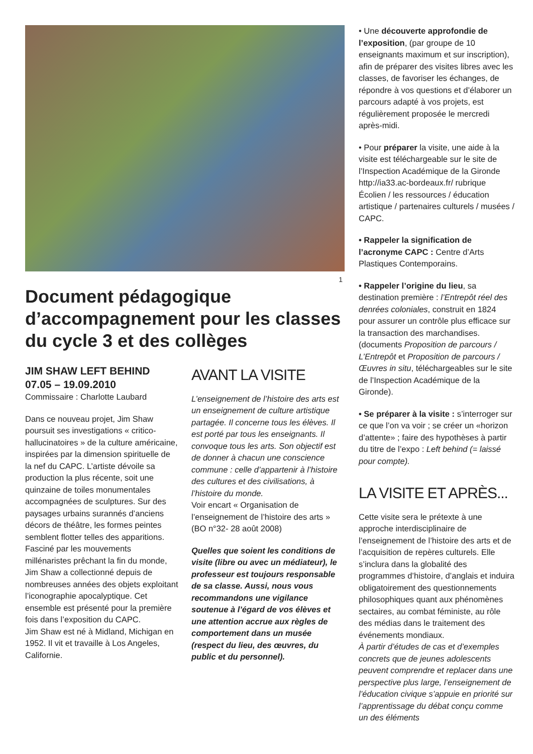1
Document pédagogique d’accompagnement pour les classes du cycle 3 et des collèges
JIM SHAW LEFT BEHIND
07.05 – 19.09.2010
Commissaire : Charlotte Laubard
Dans ce nouveau projet, Jim Shaw poursuit ses investigations « critico-hallucinatoires » de la culture américaine, inspirées par la dimension spirituelle de la nef du CAPC. L’artiste dévoile sa production la plus récente, soit une quinzaine de toiles monumentales accompagnées de sculptures. Sur des paysages urbains surannés d’anciens décors de théâtre, les formes peintes semblent flotter telles des apparitions. Fasciné par les mouvements millénaristes prêchant la fin du monde, Jim Shaw a collectionné depuis de nombreuses années des objets exploitant l’iconographie apocalyptique. Cet ensemble est présenté pour la première fois dans l’exposition du CAPC.
Jim Shaw est né à Midland, Michigan en 1952. Il vit et travaille à Los Angeles, Californie.
AVANT LA VISITE
L’enseignement de l’histoire des arts est un enseignement de culture artistique partagée. Il concerne tous les élèves. Il est porté par tous les enseignants. Il convoque tous les arts. Son objectif est de donner à chacun une conscience commune : celle d’appartenir à l’histoire des cultures et des civilisations, à l’histoire du monde.
Voir encart « Organisation de l’enseignement de l’histoire des arts » (BO n°32- 28 août 2008)
Quelles que soient les conditions de visite (libre ou avec un médiateur), le professeur est toujours responsable de sa classe. Aussi, nous vous recommandons une vigilance soutenue à l’égard de vos élèves et une attention accrue aux règles de comportement dans un musée (respect du lieu, des œuvres, du public et du personnel).
• Une découverte approfondie de l’exposition, (par groupe de 10 enseignants maximum et sur inscription), afin de préparer des visites libres avec les classes, de favoriser les échanges, de répondre à vos questions et d’élaborer un parcours adapté à vos projets, est régulièrement proposée le mercredi après-midi.
• Pour préparer la visite, une aide à la visite est téléchargeable sur le site de l’Inspection Académique de la Gironde http://ia33.ac-bordeaux.fr/ rubrique Écolien / les ressources / éducation artistique / partenaires culturels / musées / CAPC.
• Rappeler la signification de l’acronyme CAPC : Centre d’Arts Plastiques Contemporains.
• Rappeler l’origine du lieu, sa destination première : l’Entrepôt réel des denrées coloniales, construit en 1824 pour assurer un contrôle plus efficace sur la transaction des marchandises. (documents Proposition de parcours / L’Entrepôt et Proposition de parcours / Œuvres in situ, téléchargeables sur le site de l’Inspection Académique de la Gironde).
• Se préparer à la visite : s’interroger sur ce que l’on va voir ; se créer un «horizon d’attente» ; faire des hypothèses à partir du titre de l’expo : Left behind (= laissé pour compte).
LA VISITE ET APRÈS...
Cette visite sera le prétexte à une approche interdisciplinaire de l’enseignement de l’histoire des arts et de l’acquisition de repères culturels. Elle s’inclura dans la globalité des programmes d’histoire, d’anglais et induira obligatoirement des questionnements philosophiques quant aux phénomènes sectaires, au combat féministe, au rôle des médias dans le traitement des événements mondiaux.
À partir d’études de cas et d’exemples concrets que de jeunes adolescents peuvent comprendre et replacer dans une perspective plus large, l’enseignement de l’éducation civique s’appuie en priorité sur l’apprentissage du débat conçu comme un des éléments